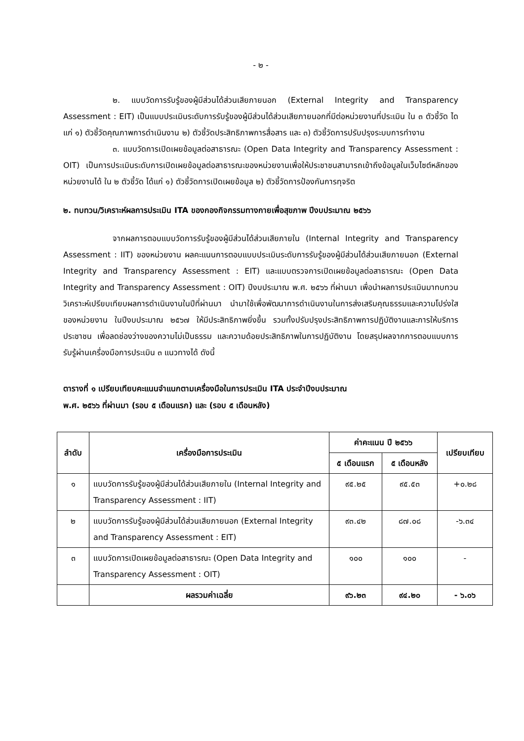- ๒ -
๒. แบบวัดการรับรู้ของผู้มีส่วนได้ส่วนเสียภายนอก (External Integrity and Transparency Assessment : EIT) เป็นแบบประเมินระดับการรับรู้ของผู้มีส่วนได้ส่วนเสียภายนอกที่มีต่อหน่วยงานที่ประเมิน ใน ๓ ตัวชี้วัด ไดแก่ ๑) ตัวชี้วัดคุณภาพการดำเนินงาน ๒) ตัวชี้วัดประสิทธิภาพการสื่อสาร และ ๓) ตัวชี้วัดการปรับปรุงระบบการทำงาน
๓. แบบวัดการเปิดเผยข้อมูลต่อสาธารณะ (Open Data Integrity and Transparency Assessment : OIT) เป็นการประเมินระดับการเปิดเผยข้อมูลต่อสาธารณะของหน่วยงานเพื่อให้ประชาชนสามารถเข้าถึงข้อมูลในเว็บไซต์หลักของหน่วยงานได้ ใน ๒ ตัวชี้วัด ได้แก่ ๑) ตัวชี้วัดการเปิดเผยข้อมูล ๒) ตัวชี้วัดการป้องกันการทุจริต
๒. ทบทวน/วิเคราะห์ผลการประเมิน ITA ของกองกิจกรรมทางกายเพื่อสุขภาพ ปีงบประมาณ ๒๕๖๖
จากผลการตอบแบบวัดการรับรู้ของผู้มีส่วนได้ส่วนเสียภายใน (Internal Integrity and Transparency Assessment : IIT) ของหน่วยงาน ผลคะแนนการตอบแบบประเมินระดับการรับรู้ของผู้มีส่วนได้ส่วนเสียภายนอก (External Integrity and Transparency Assessment : EIT) และแบบตรวจการเปิดเผยข้อมูลต่อสาธารณะ (Open Data Integrity and Transparency Assessment : OIT) ปีงบประมาณ พ.ศ. ๒๕๖๖ ที่ผ่านมา เพื่อนำผลการประเมินมาทบทวน วิเคราะห์เปรียบเทียบผลการดำเนินงานในปีที่ผ่านมา นำมาใช้เพื่อพัฒนาการดำเนินงานในการส่งเสริมคุณธรรมและความโปร่งใสของหน่วยงาน ในปีงบประมาณ ๒๕๖๗ ให้มีประสิทธิภาพยิ่งขึ้น รวมทั้งปรับปรุงประสิทธิภาพการปฏิบัติงานและการให้บริการประชาชน เพื่อลดช่องว่างของความไม่เป็นธรรม และความด้อยประสิทธิภาพในการปฏิบัติงาน โดยสรุปผลจากการตอบแบบการรับรู้ผ่านเครื่องมือการประเมิน ๓ แนวทางได้ ดังนี้
ตารางที่ ๑ เปรียบเทียบคะแนนจำแนกตามเครื่องมือในการประเมิน ITA ประจำปีงบประมาณ
พ.ศ. ๒๕๖๖ ที่ผ่านมา (รอบ ๕ เดือนแรก) และ (รอบ ๕ เดือนหลัง)
| ลำดับ | เครื่องมือการประเมิน | ค่าคะแนน ปี ๒๕๖๖ | | เปรียบเทียบ |
| --- | --- | --- | --- | --- |
| | | ๕ เดือนแรก | ๕ เดือนหลัง | |
| ๑ | แบบวัดการรับรู้ของผู้มีส่วนได้ส่วนเสียภายใน (Internal Integrity and Transparency Assessment : IIT) | ๙๕.๒๕ | ๙๕.๕๓ | +๐.๒๘ |
| ๒ | แบบวัดการรับรู้ของผู้มีส่วนได้ส่วนเสียภายนอก (External Integrity and Transparency Assessment : EIT) | ๙๓.๔๒ | ๘๗.๐๘ | -๖.๓๔ |
| ๓ | แบบวัดการเปิดเผยข้อมูลต่อสาธารณะ (Open Data Integrity and Transparency Assessment : OIT) | ๑๐๐ | ๑๐๐ | - |
| | ผลรวมค่าเฉลี่ย | ๙๖.๒๓ | ๙๔.๒๐ | - ๖.๐๖ |